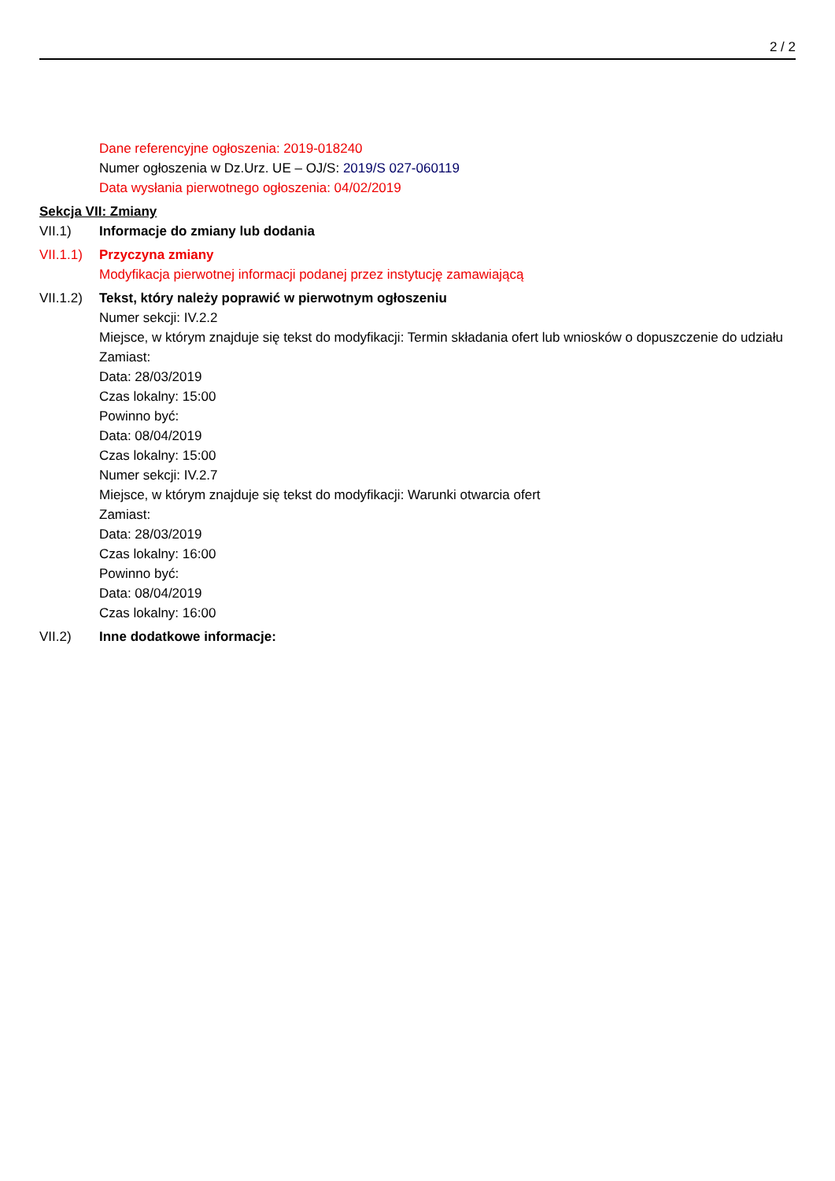2 / 2
Dane referencyjne ogłoszenia: 2019-018240
Numer ogłoszenia w Dz.Urz. UE – OJ/S: 2019/S 027-060119
Data wysłania pierwotnego ogłoszenia: 04/02/2019
Sekcja VII: Zmiany
VII.1) Informacje do zmiany lub dodania
VII.1.1)
Przyczyna zmiany
Modyfikacja pierwotnej informacji podanej przez instytucję zamawiającą
VII.1.2)
Tekst, który należy poprawić w pierwotnym ogłoszeniu
Numer sekcji: IV.2.2
Miejsce, w którym znajduje się tekst do modyfikacji: Termin składania ofert lub wniosków o dopuszczenie do udziału
Zamiast:
Data: 28/03/2019
Czas lokalny: 15:00
Powinno być:
Data: 08/04/2019
Czas lokalny: 15:00
Numer sekcji: IV.2.7
Miejsce, w którym znajduje się tekst do modyfikacji: Warunki otwarcia ofert
Zamiast:
Data: 28/03/2019
Czas lokalny: 16:00
Powinno być:
Data: 08/04/2019
Czas lokalny: 16:00
VII.2) Inne dodatkowe informacje: